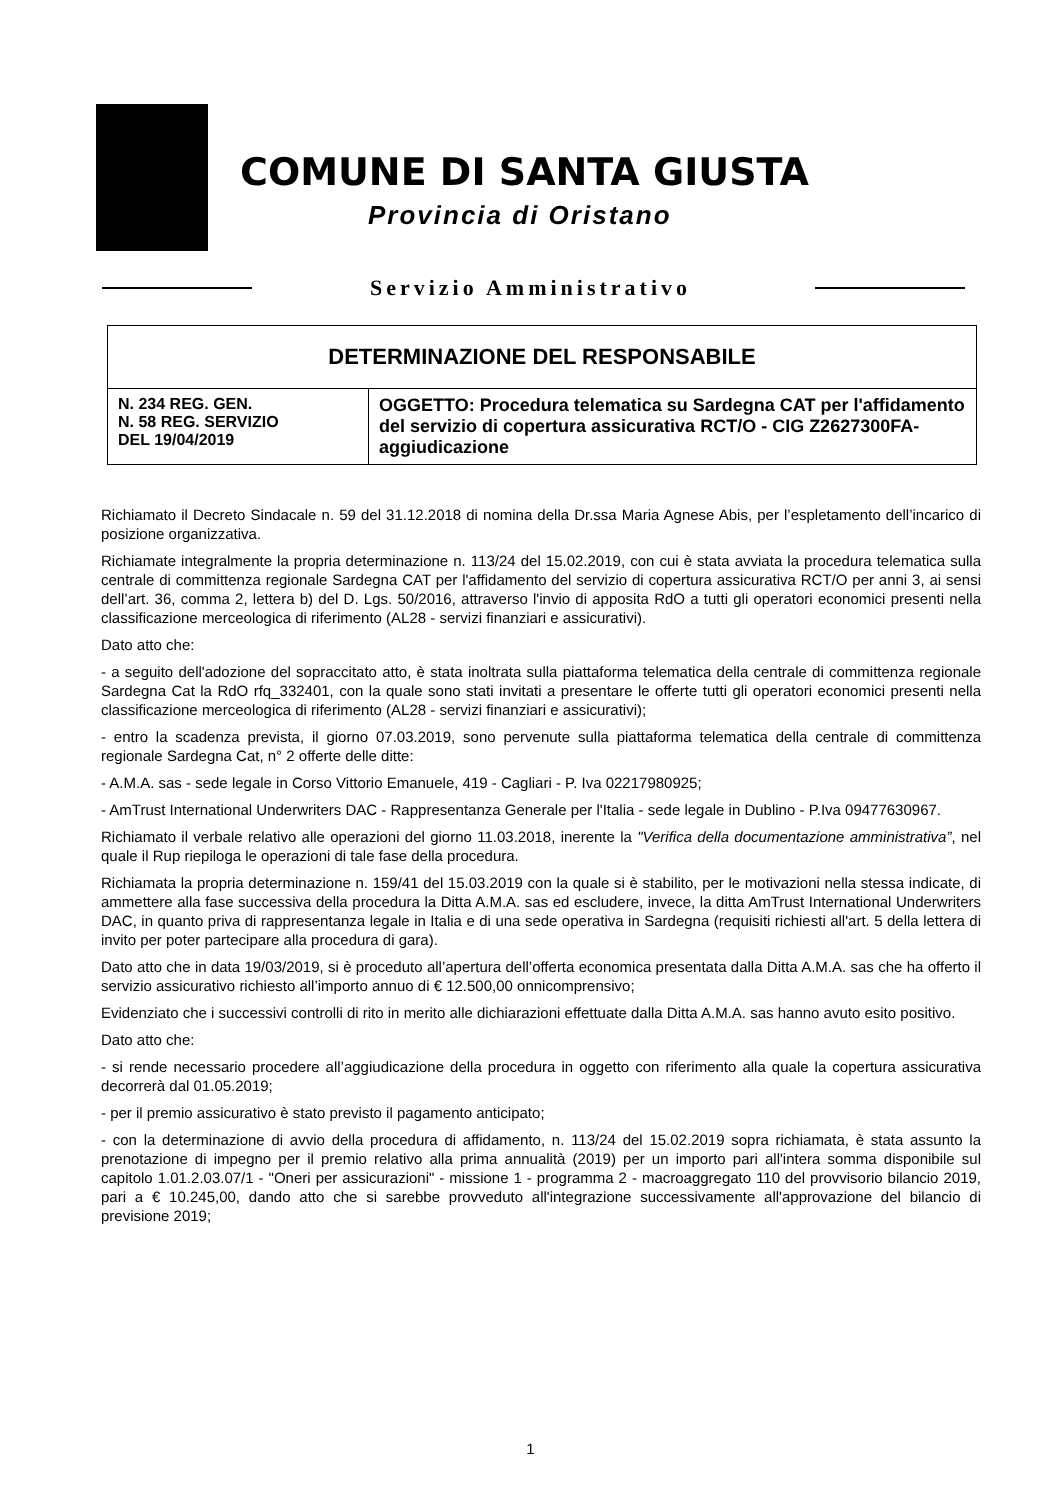COMUNE DI SANTA GIUSTA
Provincia di Oristano
Servizio Amministrativo
| DETERMINAZIONE DEL RESPONSABILE | |
| --- | --- |
| N. 234 REG. GEN. N. 58 REG. SERVIZIO DEL 19/04/2019 | OGGETTO: Procedura telematica su Sardegna CAT per l'affidamento del servizio di copertura assicurativa RCT/O - CIG Z2627300FA- aggiudicazione |
Richiamato il Decreto Sindacale n. 59 del 31.12.2018 di nomina della Dr.ssa Maria Agnese Abis, per l’espletamento dell’incarico di posizione organizzativa.
Richiamate integralmente la propria determinazione n. 113/24 del 15.02.2019, con cui è stata avviata la procedura telematica sulla centrale di committenza regionale Sardegna CAT per l'affidamento del servizio di copertura assicurativa RCT/O per anni 3, ai sensi dell’art. 36, comma 2, lettera b) del D. Lgs. 50/2016, attraverso l'invio di apposita RdO a tutti gli operatori economici presenti nella classificazione merceologica di riferimento (AL28 - servizi finanziari e assicurativi).
Dato atto che:
- a seguito dell'adozione del sopraccitato atto, è stata inoltrata sulla piattaforma telematica della centrale di committenza regionale Sardegna Cat la RdO rfq_332401, con la quale sono stati invitati a presentare le offerte tutti gli operatori economici presenti nella classificazione merceologica di riferimento (AL28 - servizi finanziari e assicurativi);
- entro la scadenza prevista, il giorno 07.03.2019, sono pervenute sulla piattaforma telematica della centrale di committenza regionale Sardegna Cat, n° 2 offerte delle ditte:
- A.M.A. sas - sede legale in Corso Vittorio Emanuele, 419 - Cagliari - P. Iva 02217980925;
- AmTrust International Underwriters DAC - Rappresentanza Generale per l'Italia - sede legale in Dublino - P.Iva 09477630967.
Richiamato il verbale relativo alle operazioni del giorno 11.03.2018, inerente la "Verifica della documentazione amministrativa”, nel quale il Rup riepiloga le operazioni di tale fase della procedura.
Richiamata la propria determinazione n. 159/41 del 15.03.2019 con la quale si è stabilito, per le motivazioni nella stessa indicate, di ammettere alla fase successiva della procedura la Ditta A.M.A. sas ed escludere, invece, la ditta AmTrust International Underwriters DAC, in quanto priva di rappresentanza legale in Italia e di una sede operativa in Sardegna (requisiti richiesti all'art. 5 della lettera di invito per poter partecipare alla procedura di gara).
Dato atto che in data 19/03/2019, si è proceduto all’apertura dell’offerta economica presentata dalla Ditta A.M.A. sas che ha offerto il servizio assicurativo richiesto all’importo annuo di € 12.500,00 onnicomprensivo;
Evidenziato che i successivi controlli di rito in merito alle dichiarazioni effettuate dalla Ditta A.M.A. sas hanno avuto esito positivo.
Dato atto che:
- si rende necessario procedere all’aggiudicazione della procedura in oggetto con riferimento alla quale la copertura assicurativa decorrerà dal 01.05.2019;
- per il premio assicurativo è stato previsto il pagamento anticipato;
- con la determinazione di avvio della procedura di affidamento, n. 113/24 del 15.02.2019 sopra richiamata, è stata assunto la prenotazione di impegno per il premio relativo alla prima annualità (2019) per un importo pari all'intera somma disponibile sul capitolo 1.01.2.03.07/1 - "Oneri per assicurazioni" - missione 1 - programma 2 - macroaggregato 110 del provvisorio bilancio 2019, pari a € 10.245,00, dando atto che si sarebbe provveduto all'integrazione successivamente all'approvazione del bilancio di previsione 2019;
1